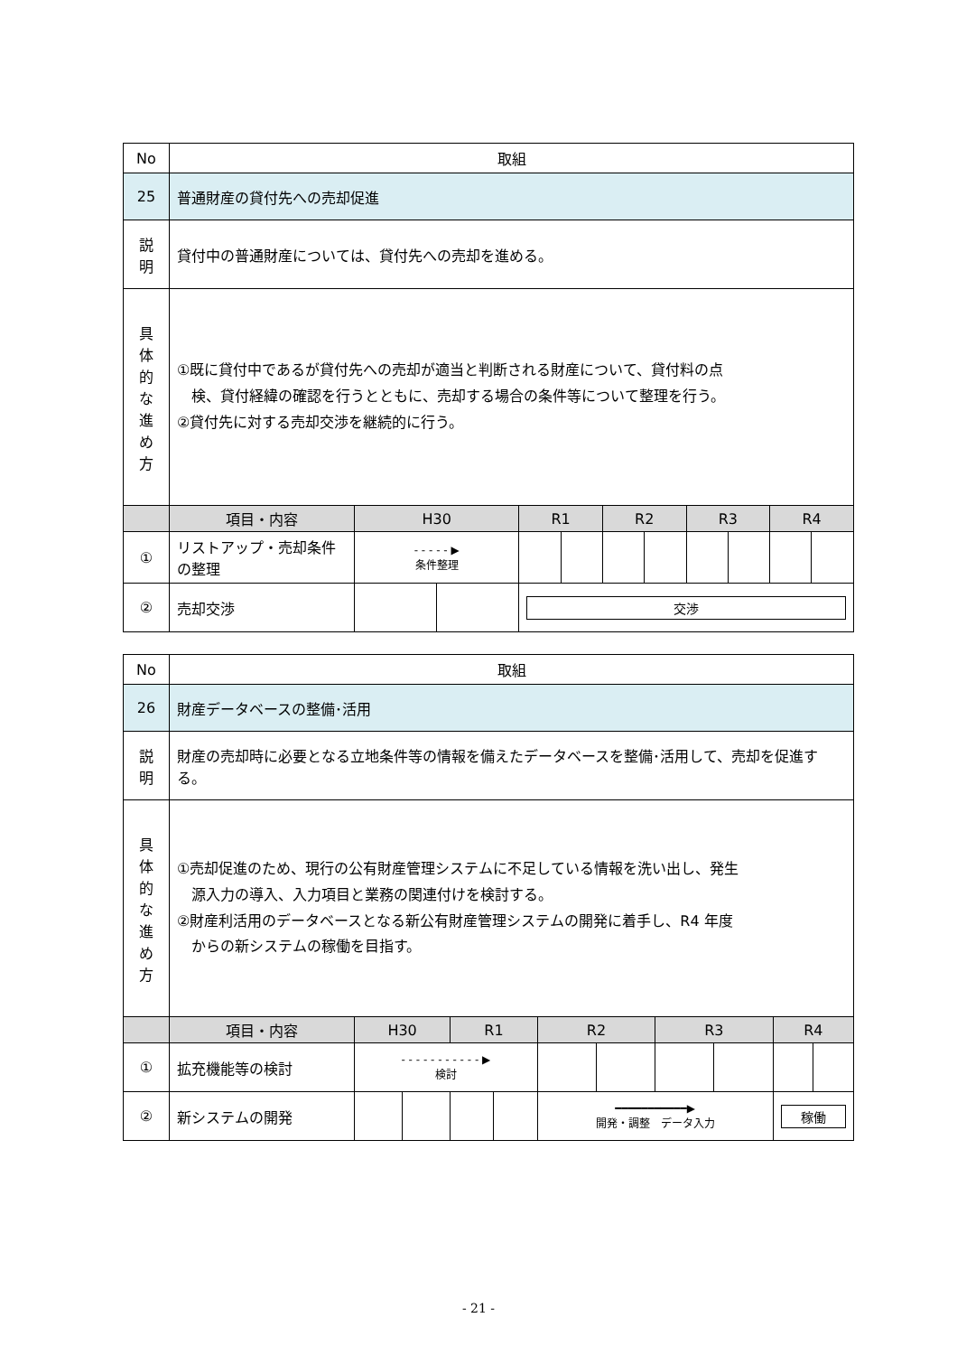| No | 取組 | | | | | | | | | | |
| 25 | 普通財産の貸付先への売却促進 | | | | | | | | | | |
| 説 明 | 貸付中の普通財産については、貸付先への売却を進める。 | | | | | | | | | | |
| 具 体 的 な 進 め 方 | ①既に貸付中であるが貸付先への売却が適当と判断される財産について、貸付料の点 検、貸付経緯の確認を行うとともに、売却する場合の条件等について整理を行う。 ②貸付先に対する売却交渉を継続的に行う。 | | | | | | | | | | |
| | 項目・内容 | H30 | | R1 | | R2 | | R3 | | R4 | |
| ① | リストアップ・売却条件の整理 | - - - - - ▶ 条件整理 | | | | | | | | | |
| ② | 売却交渉 | | | 交渉 | | | | | | | |
| No | 取組 | | | | | | | | | | |
| 26 | 財産データベースの整備･活用 | | | | | | | | | | |
| 説 明 | 財産の売却時に必要となる立地条件等の情報を備えたデータベースを整備･活用して、売却を促進する。 | | | | | | | | | | |
| 具 体 的 な 進 め 方 | ①売却促進のため、現行の公有財産管理システムに不足している情報を洗い出し、発生 源入力の導入、入力項目と業務の関連付けを検討する。 ②財産利活用のデータベースとなる新公有財産管理システムの開発に着手し、R4 年度 からの新システムの稼働を目指す。 | | | | | | | | | | |
| | 項目・内容 | H30 | | R1 | | R2 | | R3 | | R4 | |
| ① | 拡充機能等の検討 | - - - - - - - - - - - ▶ 検討 | | | | | | | | | |
| ② | 新システムの開発 | | | | | ━━━━━━━━━━━▶ 開発・調整 データ入力 | | | | 稼働 | |
- 21 -